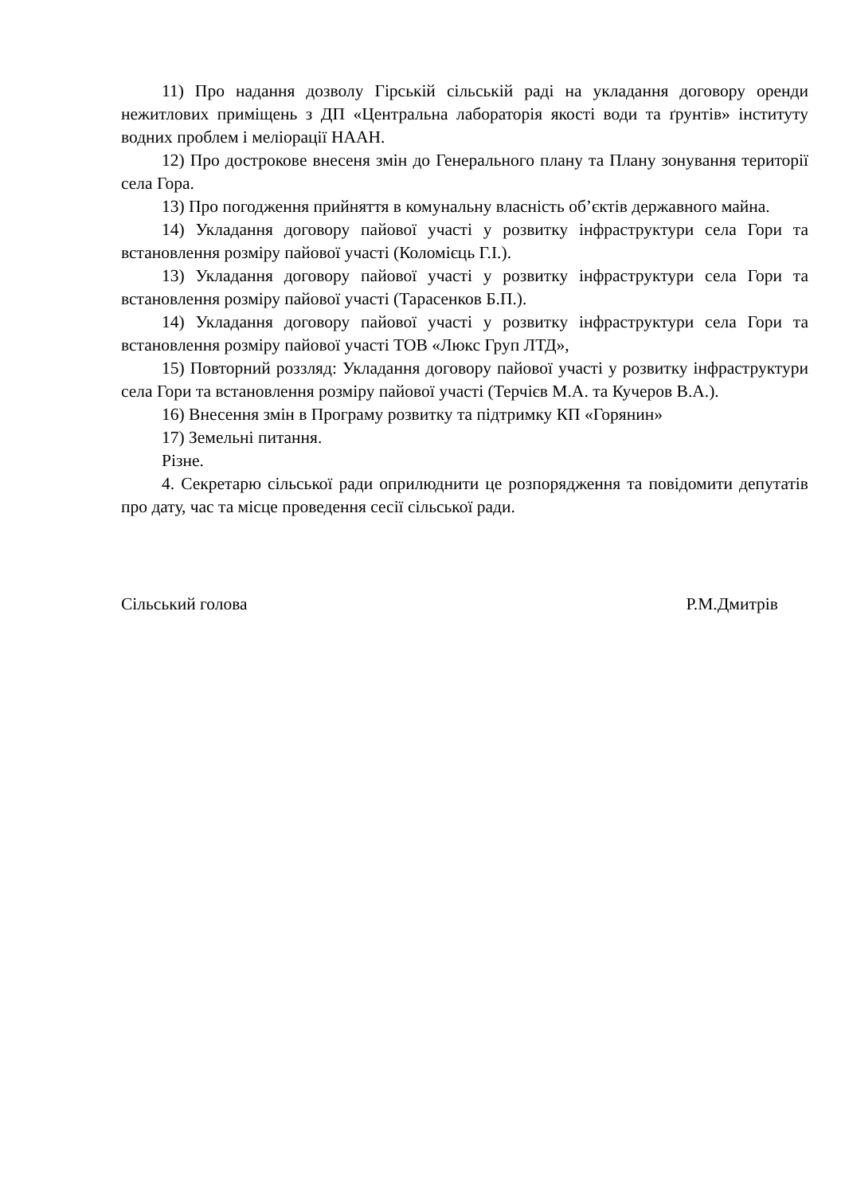11) Про надання дозволу Гірській сільській раді на укладання договору оренди нежитлових приміщень з ДП «Центральна лабораторія якості води та ґрунтів» інституту водних проблем і меліорації НААН.
12) Про дострокове внесеня змін до Генерального плану та Плану зонування території села Гора.
13) Про погодження прийняття в комунальну власність об’єктів державного майна.
14) Укладання договору пайової участі у розвитку інфраструктури села Гори та встановлення розміру пайової участі (Коломієць Г.І.).
13) Укладання договору пайової участі у розвитку інфраструктури села Гори та встановлення розміру пайової участі (Тарасенков Б.П.).
14) Укладання договору пайової участі у розвитку інфраструктури села Гори та встановлення розміру пайової участі ТОВ «Люкс Груп ЛТД»,
15) Повторний роззляд: Укладання договору пайової участі у розвитку інфраструктури села Гори та встановлення розміру пайової участі (Терчієв М.А. та Кучеров В.А.).
16) Внесення змін в Програму розвитку та підтримку КП «Горянин»
17) Земельні питання.
Різне.
4. Секретарю сільської ради оприлюднити це розпорядження та повідомити депутатів про дату, час та місце проведення сесії сільської ради.
Сільський голова Р.М.Дмитрів